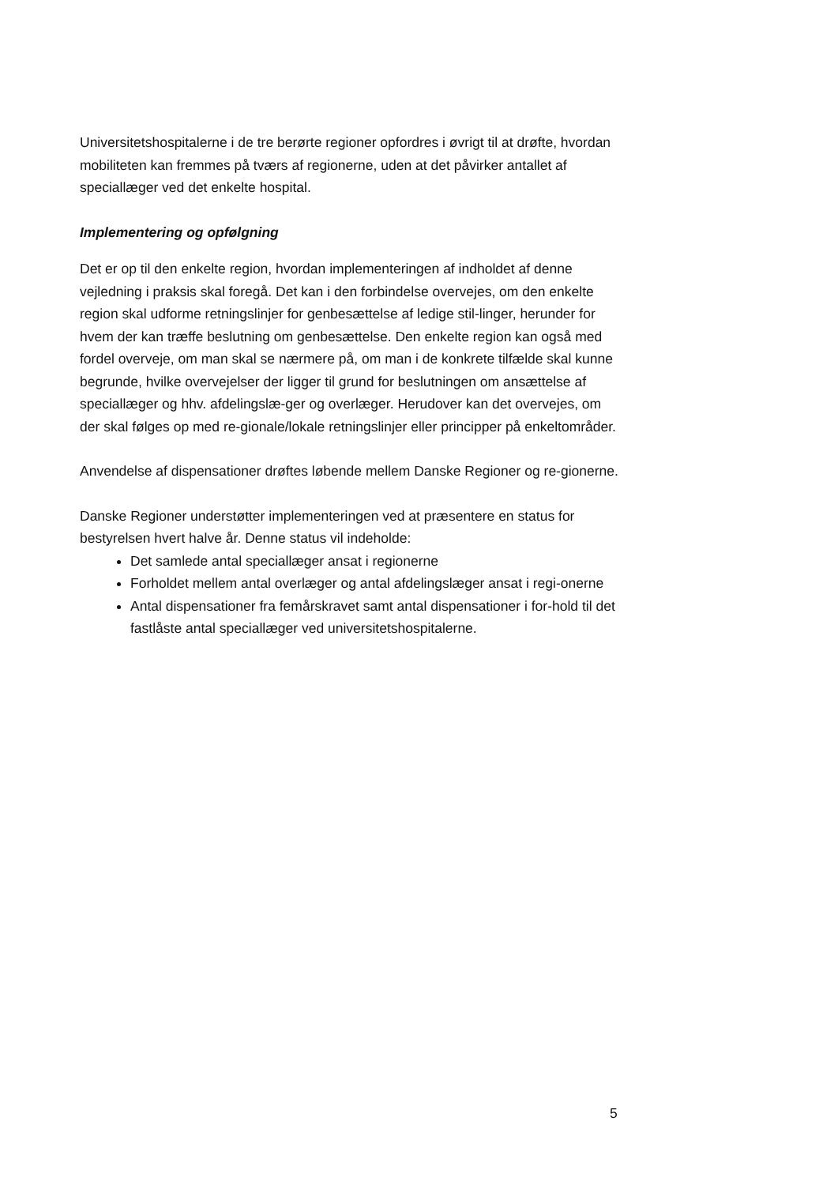Universitetshospitalerne i de tre berørte regioner opfordres i øvrigt til at drøfte, hvordan mobiliteten kan fremmes på tværs af regionerne, uden at det påvirker antallet af speciallæger ved det enkelte hospital.
Implementering og opfølgning
Det er op til den enkelte region, hvordan implementeringen af indholdet af denne vejledning i praksis skal foregå. Det kan i den forbindelse overvejes, om den enkelte region skal udforme retningslinjer for genbesættelse af ledige stil-linger, herunder for hvem der kan træffe beslutning om genbesættelse. Den enkelte region kan også med fordel overveje, om man skal se nærmere på, om man i de konkrete tilfælde skal kunne begrunde, hvilke overvejelser der ligger til grund for beslutningen om ansættelse af speciallæger og hhv. afdelingslæ-ger og overlæger. Herudover kan det overvejes, om der skal følges op med re-gionale/lokale retningslinjer eller principper på enkeltområder.
Anvendelse af dispensationer drøftes løbende mellem Danske Regioner og re-gionerne.
Danske Regioner understøtter implementeringen ved at præsentere en status for bestyrelsen hvert halve år. Denne status vil indeholde:
Det samlede antal speciallæger ansat i regionerne
Forholdet mellem antal overlæger og antal afdelingslæger ansat i regi-onerne
Antal dispensationer fra femårskravet samt antal dispensationer i for-hold til det fastlåste antal speciallæger ved universitetshospitalerne.
5